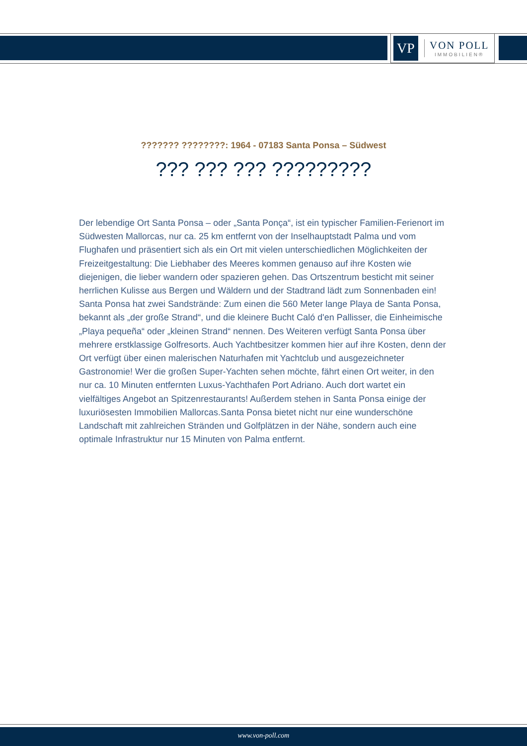VP
VON POLL
IMMOBILIEN®
??????? ????????: 1964 - 07183 Santa Ponsa – Südwest
??? ??? ??? ?????????
Der lebendige Ort Santa Ponsa – oder „Santa Ponça“, ist ein typischer Familien-Ferienort im Südwesten Mallorcas, nur ca. 25 km entfernt von der Inselhauptstadt Palma und vom Flughafen und präsentiert sich als ein Ort mit vielen unterschiedlichen Möglichkeiten der Freizeitgestaltung: Die Liebhaber des Meeres kommen genauso auf ihre Kosten wie diejenigen, die lieber wandern oder spazieren gehen. Das Ortszentrum besticht mit seiner herrlichen Kulisse aus Bergen und Wäldern und der Stadtrand lädt zum Sonnenbaden ein! Santa Ponsa hat zwei Sandstrände: Zum einen die 560 Meter lange Playa de Santa Ponsa, bekannt als „der große Strand“, und die kleinere Bucht Caló d'en Pallisser, die Einheimische „Playa pequeña“ oder „kleinen Strand“ nennen. Des Weiteren verfügt Santa Ponsa über mehrere erstklassige Golfresorts. Auch Yachtbesitzer kommen hier auf ihre Kosten, denn der Ort verfügt über einen malerischen Naturhafen mit Yachtclub und ausgezeichneter Gastronomie! Wer die großen Super-Yachten sehen möchte, fährt einen Ort weiter, in den nur ca. 10 Minuten entfernten Luxus-Yachthafen Port Adriano. Auch dort wartet ein vielfältiges Angebot an Spitzenrestaurants! Außerdem stehen in Santa Ponsa einige der luxuriösesten Immobilien Mallorcas.Santa Ponsa bietet nicht nur eine wunderschöne Landschaft mit zahlreichen Stränden und Golfplätzen in der Nähe, sondern auch eine optimale Infrastruktur nur 15 Minuten von Palma entfernt.
www.von-poll.com